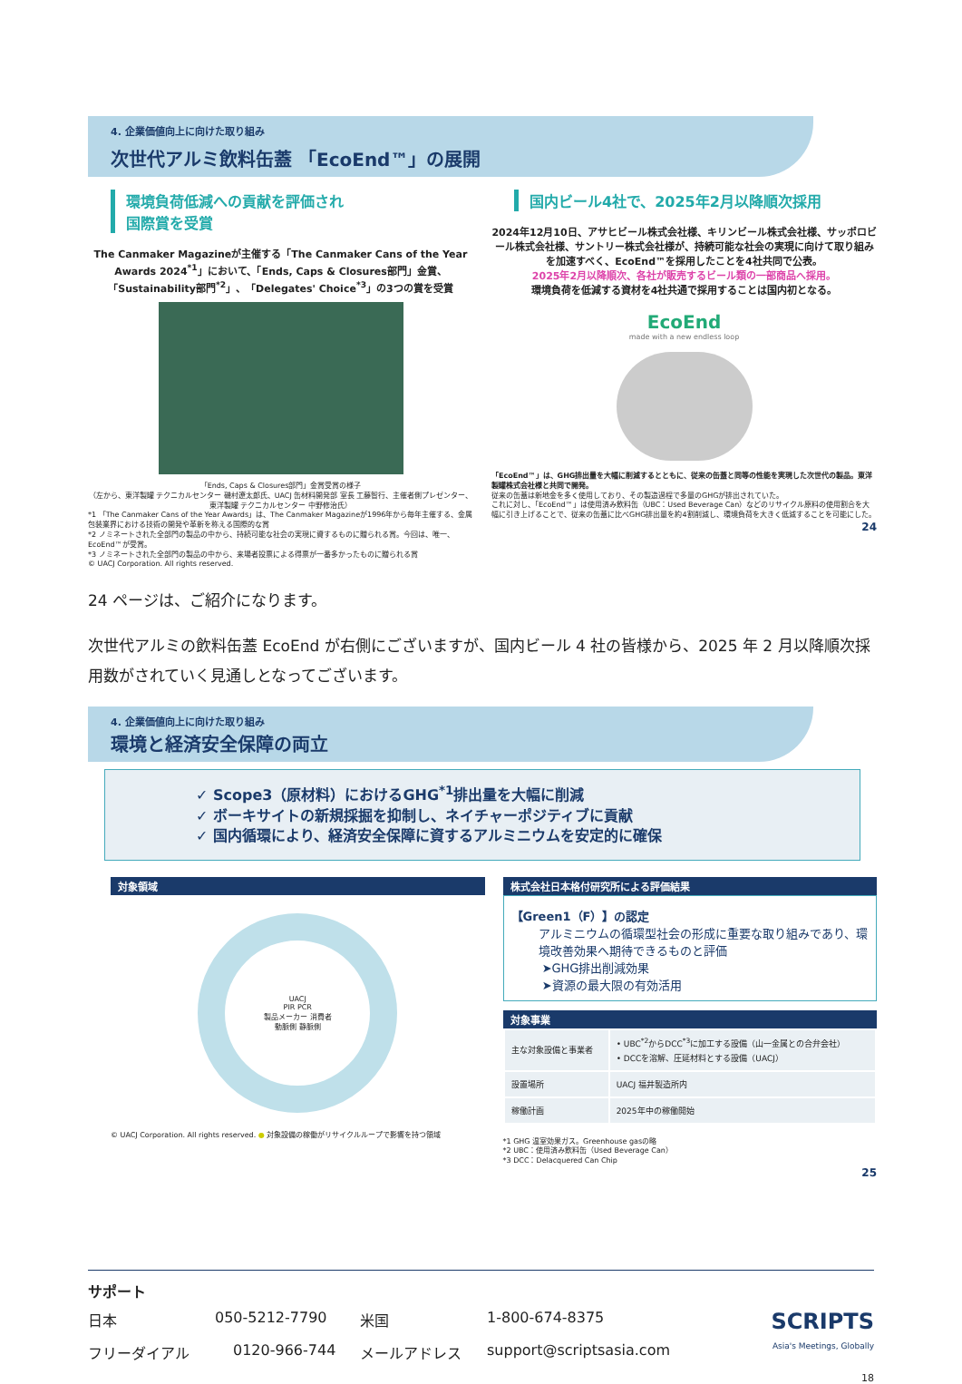4. 企業価値向上に向けた取り組み
次世代アルミ飲料缶蓋 「EcoEnd™」の展開
環境負荷低減への貢献を評価され
国際賞を受賞
The Canmaker Magazineが主催する「The Canmaker Cans of the Year Awards 2024<sup>*1</sup>」において、「Ends, Caps & Closures部門」金賞、「Sustainability部門<sup>*2</sup>」、「Delegates' Choice<sup>*3</sup>」の3つの賞を受賞
「Ends, Caps & Closures部門」金賞受賞の様子
（左から、東洋製罐 テクニカルセンター 磯村遼太郎氏、UACJ 缶材料開発部 室長 工藤智行、主催者側プレゼンター、東洋製罐 テクニカルセンター 中野修治氏）
*1 「The Canmaker Cans of the Year Awards」は、The Canmaker Magazineが1996年から毎年主催する、金属包装業界における技術の開発や革新を称える国際的な賞
*2 ノミネートされた全部門の製品の中から、持続可能な社会の実現に資するものに贈られる賞。今回は、唯一、EcoEnd™が受賞。
*3 ノミネートされた全部門の製品の中から、来場者投票による得票が一番多かったものに贈られる賞
© UACJ Corporation. All rights reserved.
国内ビール4社で、2025年2月以降順次採用
2024年12月10日、アサヒビール株式会社様、キリンビール株式会社様、サッポロビール株式会社様、サントリー株式会社様が、持続可能な社会の実現に向けて取り組みを加速すべく、EcoEnd™を採用したことを4社共同で公表。
2025年2月以降順次、各社が販売するビール類の一部商品へ採用。
環境負荷を低減する資材を4社共通で採用することは国内初となる。
EcoEnd
made with a new endless loop
「EcoEnd™」は、GHG排出量を大幅に削減するとともに、従来の缶蓋と同等の性能を実現した次世代の製品。東洋製罐株式会社様と共同で開発。
従来の缶蓋は新地金を多く使用しており、その製造過程で多量のGHGが排出されていた。
これに対し、「EcoEnd™」は使用済み飲料缶（UBC：Used Beverage Can）などのリサイクル原料の使用割合を大幅に引き上げることで、従来の缶蓋に比べGHG排出量を約4割削減し、環境負荷を大きく低減することを可能にした。
24
24 ページは、ご紹介になります。
次世代アルミの飲料缶蓋 EcoEnd が右側にございますが、国内ビール 4 社の皆様から、2025 年 2 月以降順次採用数がされていく見通しとなってございます。
4. 企業価値向上に向けた取り組み
環境と経済安全保障の両立
✓ Scope3（原材料）におけるGHG<sup>*1</sup>排出量を大幅に削減
✓ ボーキサイトの新規採掘を抑制し、ネイチャーポジティブに貢献
✓ 国内循環により、経済安全保障に資するアルミニウムを安定的に確保
対象領域
UACJ
PIR PCR
製品メーカー 消費者
動脈側 静脈側
© UACJ Corporation. All rights reserved. ● 対象設備の稼働がリサイクルループで影響を持つ領域
株式会社日本格付研究所による評価結果
【Green1（F）】の認定
アルミニウムの循環型社会の形成に重要な取り組みであり、環境改善効果へ期待できるものと評価
➤GHG排出削減効果
➤資源の最大限の有効活用
対象事業
| 主な対象設備と事業者 | • UBC<sup>*2</sup>からDCC<sup>*3</sup>に加工する設備（山一金属との合弁会社） • DCCを溶解、圧延材料とする設備（UACJ） |
| 設置場所 | UACJ 福井製造所内 |
| 稼働計画 | 2025年中の稼働開始 |
*1 GHG 温室効果ガス。Greenhouse gasの略
*2 UBC：使用済み飲料缶（Used Beverage Can）
*3 DCC：Delacquered Can Chip
25
サポート
日本 050-5212-7790 米国 1-800-674-8375 SCRIPTS
フリーダイアル 0120-966-744 メールアドレス support@scriptsasia.com Asia's Meetings, Globally
18